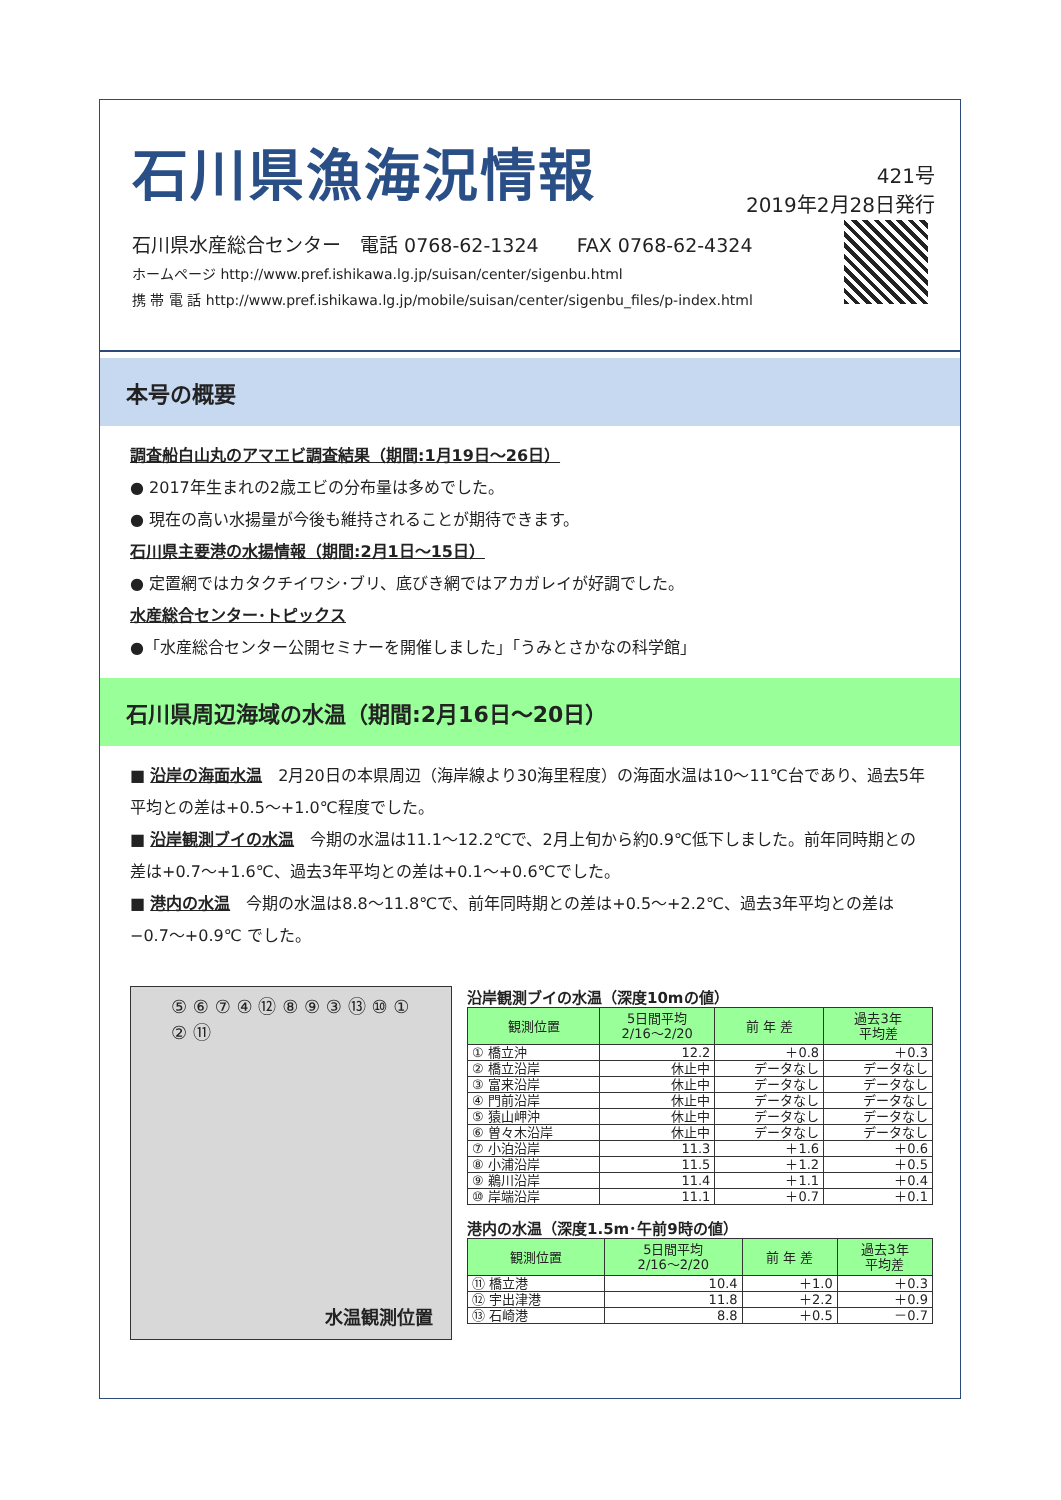石川県漁海況情報
421号
2019年2月28日発行
石川県水産総合センター　電話 0768-62-1324　　FAX 0768-62-4324
ホームページ http://www.pref.ishikawa.lg.jp/suisan/center/sigenbu.html
携 帯 電 話 http://www.pref.ishikawa.lg.jp/mobile/suisan/center/sigenbu_files/p-index.html
本号の概要
調査船白山丸のアマエビ調査結果（期間:1月19日～26日）
● 2017年生まれの2歳エビの分布量は多めでした。
● 現在の高い水揚量が今後も維持されることが期待できます。
石川県主要港の水揚情報（期間:2月1日～15日）
● 定置網ではカタクチイワシ･ブリ、底びき網ではアカガレイが好調でした。
水産総合センター･トピックス
●「水産総合センター公開セミナーを開催しました」「うみとさかなの科学館」
石川県周辺海域の水温（期間:2月16日～20日）
■ 沿岸の海面水温　2月20日の本県周辺（海岸線より30海里程度）の海面水温は10～11℃台であり、過去5年平均との差は+0.5～+1.0℃程度でした。
■ 沿岸観測ブイの水温　今期の水温は11.1～12.2℃で、2月上旬から約0.9℃低下しました。前年同時期との差は+0.7～+1.6℃、過去3年平均との差は+0.1～+0.6℃でした。
■ 港内の水温　今期の水温は8.8～11.8℃で、前年同時期との差は+0.5～+2.2℃、過去3年平均との差は−0.7～+0.9℃ でした。
⑤ ⑥ ⑦ ④ ⑫ ⑧ ⑨ ③ ⑬ ⑩ ① ② ⑪
水温観測位置
沿岸観測ブイの水温（深度10mの値）
| 観測位置 | 5日間平均 2/16～2/20 | 前 年 差 | 過去3年 平均差 |
| --- | --- | --- | --- |
| ① 橋立沖 | 12.2 | ＋0.8 | ＋0.3 |
| ② 橋立沿岸 | 休止中 | データなし | データなし |
| ③ 富来沿岸 | 休止中 | データなし | データなし |
| ④ 門前沿岸 | 休止中 | データなし | データなし |
| ⑤ 猿山岬沖 | 休止中 | データなし | データなし |
| ⑥ 曽々木沿岸 | 休止中 | データなし | データなし |
| ⑦ 小泊沿岸 | 11.3 | ＋1.6 | ＋0.6 |
| ⑧ 小浦沿岸 | 11.5 | ＋1.2 | ＋0.5 |
| ⑨ 鵜川沿岸 | 11.4 | ＋1.1 | ＋0.4 |
| ⑩ 岸端沿岸 | 11.1 | ＋0.7 | ＋0.1 |
港内の水温（深度1.5m･午前9時の値）
| 観測位置 | 5日間平均 2/16～2/20 | 前 年 差 | 過去3年 平均差 |
| --- | --- | --- | --- |
| ⑪ 橋立港 | 10.4 | ＋1.0 | ＋0.3 |
| ⑫ 宇出津港 | 11.8 | ＋2.2 | ＋0.9 |
| ⑬ 石崎港 | 8.8 | ＋0.5 | －0.7 |